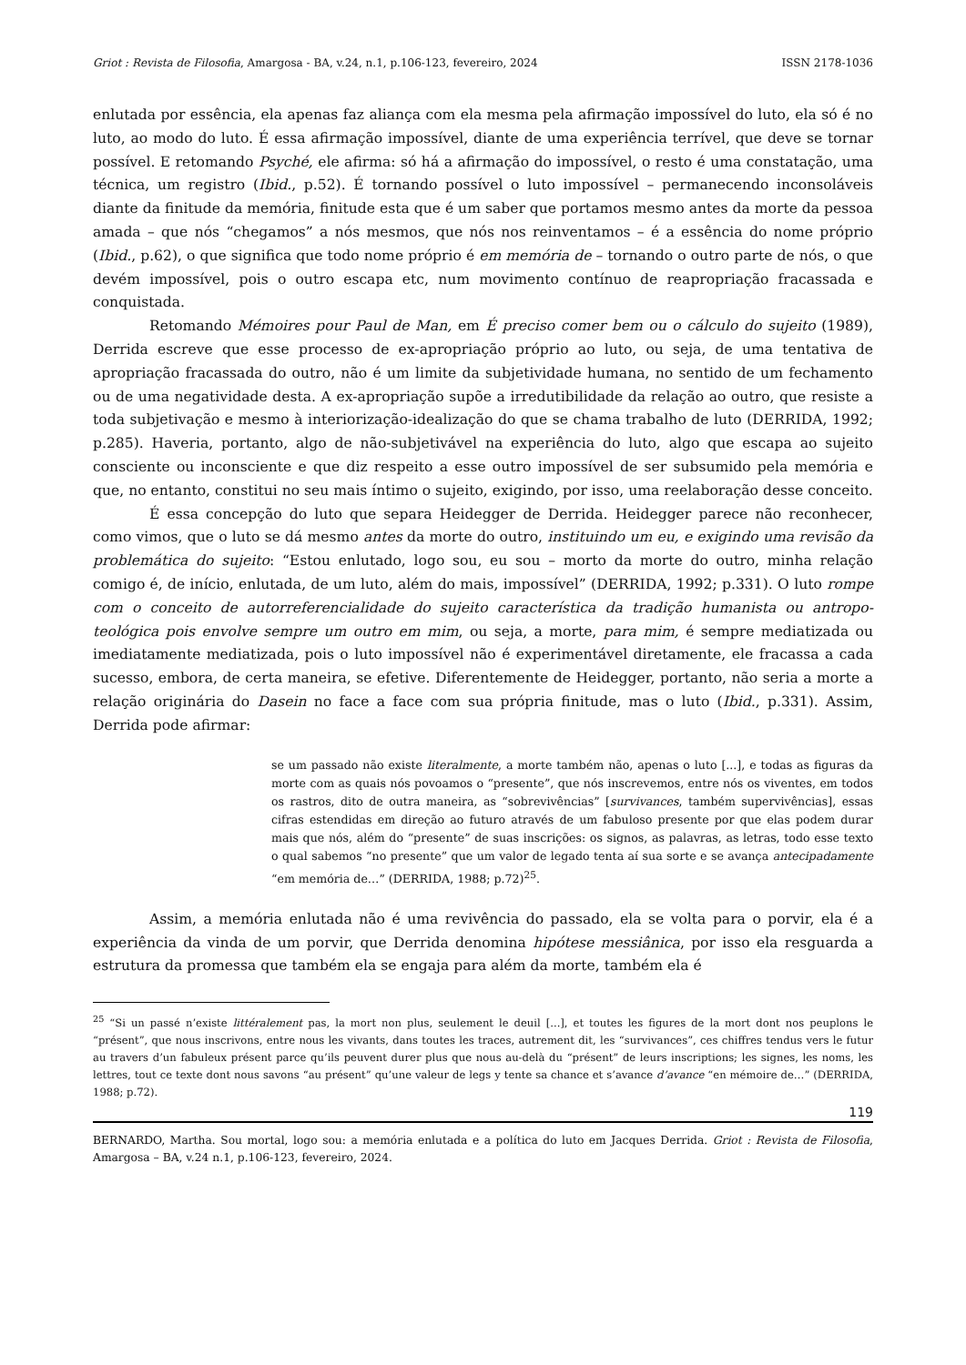Griot : Revista de Filosofia, Amargosa - BA, v.24, n.1, p.106-123, fevereiro, 2024 ISSN 2178-1036
enlutada por essência, ela apenas faz aliança com ela mesma pela afirmação impossível do luto, ela só é no luto, ao modo do luto. É essa afirmação impossível, diante de uma experiência terrível, que deve se tornar possível. E retomando Psyché, ele afirma: só há a afirmação do impossível, o resto é uma constatação, uma técnica, um registro (Ibid., p.52). É tornando possível o luto impossível – permanecendo inconsoláveis diante da finitude da memória, finitude esta que é um saber que portamos mesmo antes da morte da pessoa amada – que nós “chegamos” a nós mesmos, que nós nos reinventamos – é a essência do nome próprio (Ibid., p.62), o que significa que todo nome próprio é em memória de – tornando o outro parte de nós, o que devém impossível, pois o outro escapa etc, num movimento contínuo de reapropriação fracassada e conquistada.
Retomando Mémoires pour Paul de Man, em É preciso comer bem ou o cálculo do sujeito (1989), Derrida escreve que esse processo de ex-apropriação próprio ao luto, ou seja, de uma tentativa de apropriação fracassada do outro, não é um limite da subjetividade humana, no sentido de um fechamento ou de uma negatividade desta. A ex-apropriação supõe a irredutibilidade da relação ao outro, que resiste a toda subjetivação e mesmo à interiorização-idealização do que se chama trabalho de luto (DERRIDA, 1992; p.285). Haveria, portanto, algo de não-subjetivável na experiência do luto, algo que escapa ao sujeito consciente ou inconsciente e que diz respeito a esse outro impossível de ser subsumido pela memória e que, no entanto, constitui no seu mais íntimo o sujeito, exigindo, por isso, uma reelaboração desse conceito.
É essa concepção do luto que separa Heidegger de Derrida. Heidegger parece não reconhecer, como vimos, que o luto se dá mesmo antes da morte do outro, instituindo um eu, e exigindo uma revisão da problemática do sujeito: “Estou enlutado, logo sou, eu sou – morto da morte do outro, minha relação comigo é, de início, enlutada, de um luto, além do mais, impossível” (DERRIDA, 1992; p.331). O luto rompe com o conceito de autorreferencialidade do sujeito característica da tradição humanista ou antropo-teológica pois envolve sempre um outro em mim, ou seja, a morte, para mim, é sempre mediatizada ou imediatamente mediatizada, pois o luto impossível não é experimentável diretamente, ele fracassa a cada sucesso, embora, de certa maneira, se efetive. Diferentemente de Heidegger, portanto, não seria a morte a relação originária do Dasein no face a face com sua própria finitude, mas o luto (Ibid., p.331). Assim, Derrida pode afirmar:
se um passado não existe literalmente, a morte também não, apenas o luto [...], e todas as figuras da morte com as quais nós povoamos o “presente”, que nós inscrevemos, entre nós os viventes, em todos os rastros, dito de outra maneira, as “sobrevivências” [survivances, também supervivências], essas cifras estendidas em direção ao futuro através de um fabuloso presente por que elas podem durar mais que nós, além do “presente” de suas inscrições: os signos, as palavras, as letras, todo esse texto o qual sabemos “no presente” que um valor de legado tenta aí sua sorte e se avança antecipadamente “em memória de…” (DERRIDA, 1988; p.72)<sup>25</sup>.
Assim, a memória enlutada não é uma revivência do passado, ela se volta para o porvir, ela é a experiência da vinda de um porvir, que Derrida denomina hipótese messiânica, por isso ela resguarda a estrutura da promessa que também ela se engaja para além da morte, também ela é
<sup>25</sup> “Si un passé n’existe littéralement pas, la mort non plus, seulement le deuil [...], et toutes les figures de la mort dont nos peuplons le “présent”, que nous inscrivons, entre nous les vivants, dans toutes les traces, autrement dit, les “survivances”, ces chiffres tendus vers le futur au travers d’un fabuleux présent parce qu’ils peuvent durer plus que nous au-delà du “présent” de leurs inscriptions; les signes, les noms, les lettres, tout ce texte dont nous savons “au présent” qu’une valeur de legs y tente sa chance et s’avance d’avance “en mémoire de…” (DERRIDA, 1988; p.72).
119
BERNARDO, Martha. Sou mortal, logo sou: a memória enlutada e a política do luto em Jacques Derrida. Griot : Revista de Filosofia, Amargosa – BA, v.24 n.1, p.106-123, fevereiro, 2024.